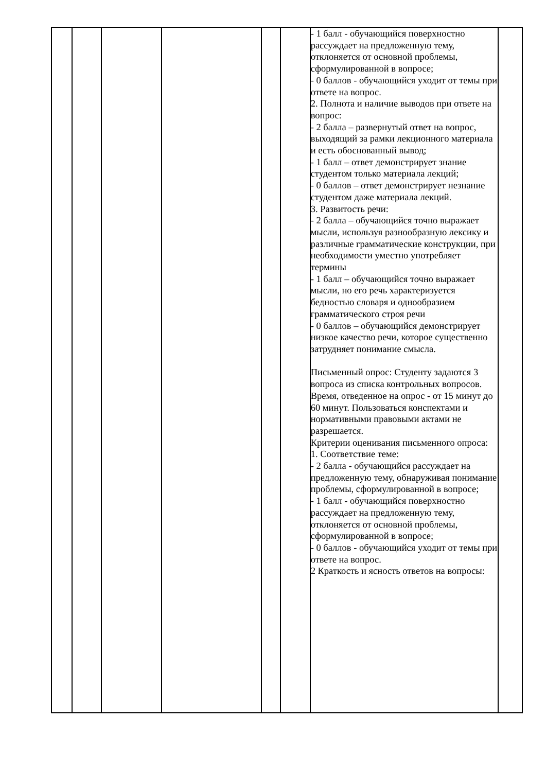| | | | | | | - 1 балл - обучающийся поверхностно рассуждает на предложенную тему, отклоняется от основной проблемы, сформулированной в вопросе; - 0 баллов - обучающийся уходит от темы при ответе на вопрос. 2. Полнота и наличие выводов при ответе на вопрос: - 2 балла – развернутый ответ на вопрос, выходящий за рамки лекционного материала и есть обоснованный вывод; - 1 балл – ответ демонстрирует знание студентом только материала лекций; - 0 баллов – ответ демонстрирует незнание студентом даже материала лекций. 3. Развитость речи: - 2 балла – обучающийся точно выражает мысли, используя разнообразную лексику и различные грамматические конструкции, при необходимости уместно употребляет термины - 1 балл – обучающийся точно выражает мысли, но его речь характеризуется бедностью словаря и однообразием грамматического строя речи - 0 баллов – обучающийся демонстрирует низкое качество речи, которое существенно затрудняет понимание смысла. Письменный опрос: Студенту задаются 3 вопроса из списка контрольных вопросов. Время, отведенное на опрос - от 15 минут до 60 минут. Пользоваться конспектами и нормативными правовыми актами не разрешается. Критерии оценивания письменного опроса: 1. Соответствие теме: - 2 балла - обучающийся рассуждает на предложенную тему, обнаруживая понимание проблемы, сформулированной в вопросе; - 1 балл - обучающийся поверхностно рассуждает на предложенную тему, отклоняется от основной проблемы, сформулированной в вопросе; - 0 баллов - обучающийся уходит от темы при ответе на вопрос. 2 Краткость и ясность ответов на вопросы: | |